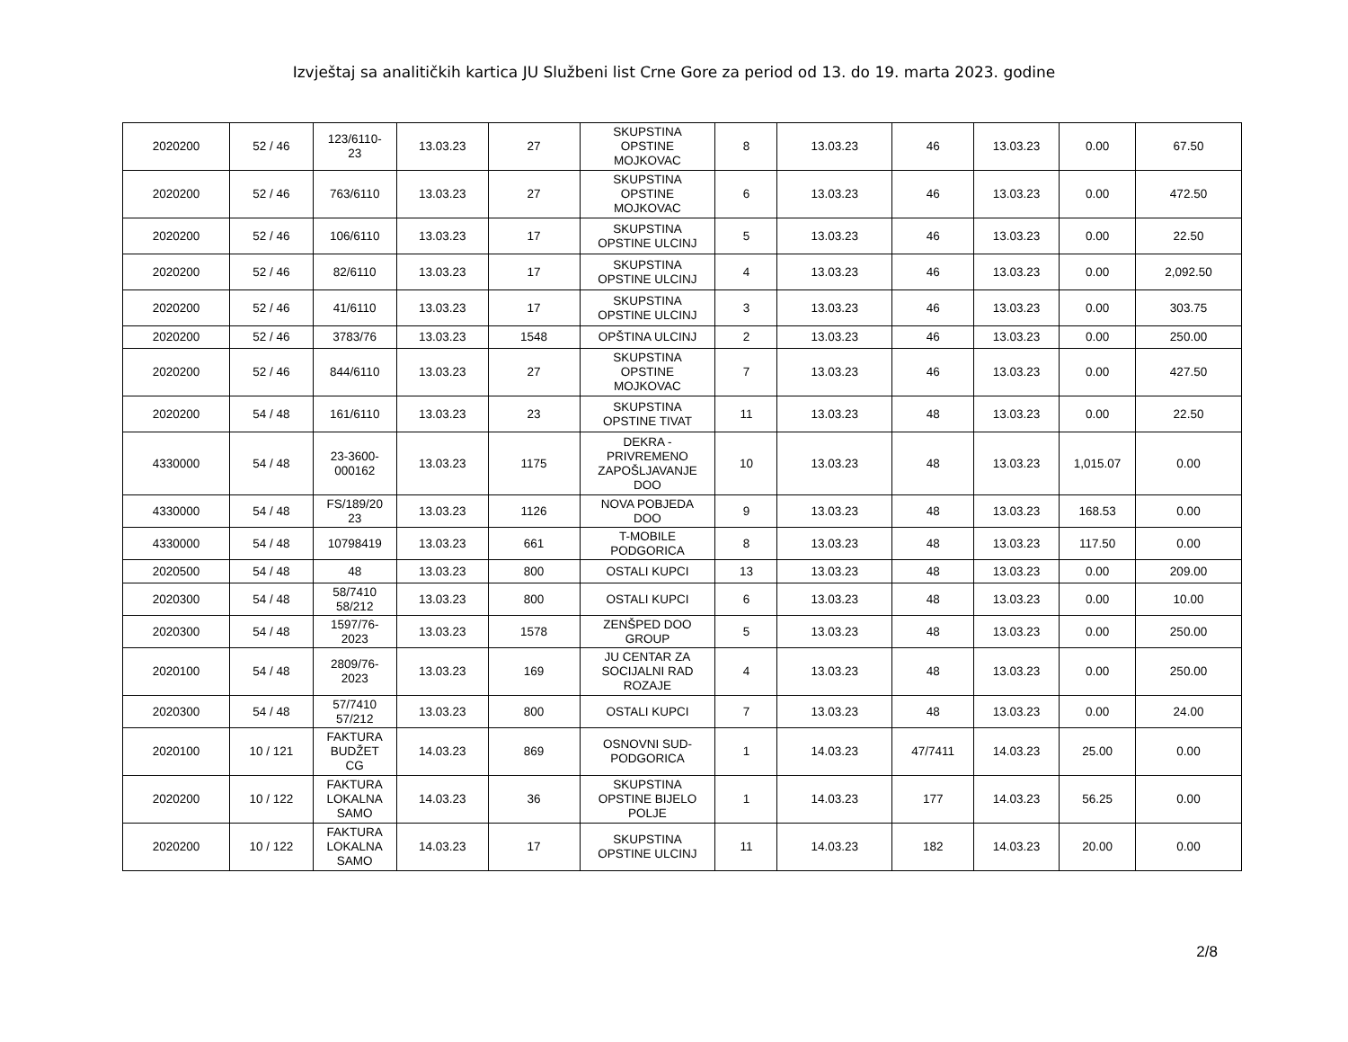Izvještaj sa analitičkih kartica JU Službeni list Crne Gore za period od 13. do 19. marta 2023. godine
| 2020200 | 52 / 46 | 123/6110- 23 | 13.03.23 | 27 | SKUPSTINA OPSTINE MOJKOVAC | 8 | 13.03.23 | 46 | 13.03.23 | 0.00 | 67.50 |
| 2020200 | 52 / 46 | 763/6110 | 13.03.23 | 27 | SKUPSTINA OPSTINE MOJKOVAC | 6 | 13.03.23 | 46 | 13.03.23 | 0.00 | 472.50 |
| 2020200 | 52 / 46 | 106/6110 | 13.03.23 | 17 | SKUPSTINA OPSTINE ULCINJ | 5 | 13.03.23 | 46 | 13.03.23 | 0.00 | 22.50 |
| 2020200 | 52 / 46 | 82/6110 | 13.03.23 | 17 | SKUPSTINA OPSTINE ULCINJ | 4 | 13.03.23 | 46 | 13.03.23 | 0.00 | 2,092.50 |
| 2020200 | 52 / 46 | 41/6110 | 13.03.23 | 17 | SKUPSTINA OPSTINE ULCINJ | 3 | 13.03.23 | 46 | 13.03.23 | 0.00 | 303.75 |
| 2020200 | 52 / 46 | 3783/76 | 13.03.23 | 1548 | OPŠTINA ULCINJ | 2 | 13.03.23 | 46 | 13.03.23 | 0.00 | 250.00 |
| 2020200 | 52 / 46 | 844/6110 | 13.03.23 | 27 | SKUPSTINA OPSTINE MOJKOVAC | 7 | 13.03.23 | 46 | 13.03.23 | 0.00 | 427.50 |
| 2020200 | 54 / 48 | 161/6110 | 13.03.23 | 23 | SKUPSTINA OPSTINE TIVAT | 11 | 13.03.23 | 48 | 13.03.23 | 0.00 | 22.50 |
| 4330000 | 54 / 48 | 23-3600- 000162 | 13.03.23 | 1175 | DEKRA - PRIVREMENO ZAPOŠLJAVANJE DOO | 10 | 13.03.23 | 48 | 13.03.23 | 1,015.07 | 0.00 |
| 4330000 | 54 / 48 | FS/189/20 23 | 13.03.23 | 1126 | NOVA POBJEDA DOO | 9 | 13.03.23 | 48 | 13.03.23 | 168.53 | 0.00 |
| 4330000 | 54 / 48 | 10798419 | 13.03.23 | 661 | T-MOBILE PODGORICA | 8 | 13.03.23 | 48 | 13.03.23 | 117.50 | 0.00 |
| 2020500 | 54 / 48 | 48 | 13.03.23 | 800 | OSTALI KUPCI | 13 | 13.03.23 | 48 | 13.03.23 | 0.00 | 209.00 |
| 2020300 | 54 / 48 | 58/7410 58/212 | 13.03.23 | 800 | OSTALI KUPCI | 6 | 13.03.23 | 48 | 13.03.23 | 0.00 | 10.00 |
| 2020300 | 54 / 48 | 1597/76- 2023 | 13.03.23 | 1578 | ZENŠPED DOO GROUP | 5 | 13.03.23 | 48 | 13.03.23 | 0.00 | 250.00 |
| 2020100 | 54 / 48 | 2809/76- 2023 | 13.03.23 | 169 | JU CENTAR ZA SOCIJALNI RAD ROZAJE | 4 | 13.03.23 | 48 | 13.03.23 | 0.00 | 250.00 |
| 2020300 | 54 / 48 | 57/7410 57/212 | 13.03.23 | 800 | OSTALI KUPCI | 7 | 13.03.23 | 48 | 13.03.23 | 0.00 | 24.00 |
| 2020100 | 10 / 121 | FAKTURA BUDŽET CG | 14.03.23 | 869 | OSNOVNI SUD- PODGORICA | 1 | 14.03.23 | 47/7411 | 14.03.23 | 25.00 | 0.00 |
| 2020200 | 10 / 122 | FAKTURA LOKALNA SAMO | 14.03.23 | 36 | SKUPSTINA OPSTINE BIJELO POLJE | 1 | 14.03.23 | 177 | 14.03.23 | 56.25 | 0.00 |
| 2020200 | 10 / 122 | FAKTURA LOKALNA SAMO | 14.03.23 | 17 | SKUPSTINA OPSTINE ULCINJ | 11 | 14.03.23 | 182 | 14.03.23 | 20.00 | 0.00 |
2/8